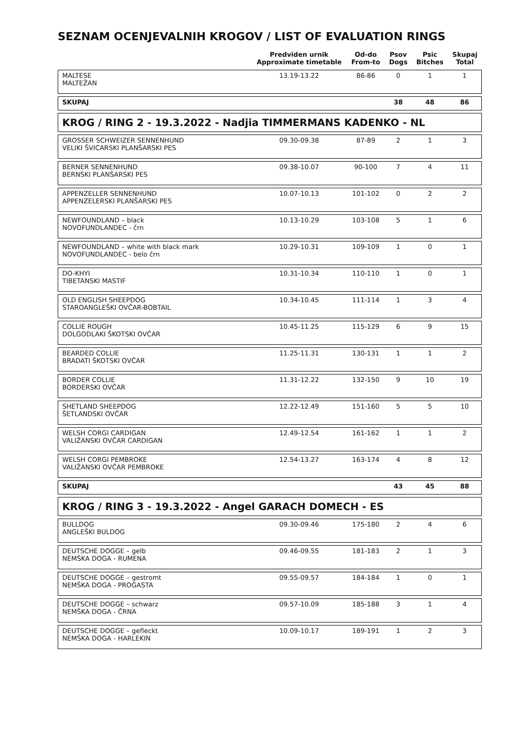SEZNAM OCENJEVALNIH KROGOV / LIST OF EVALUATION RINGS
| | Predviden urnik Approximate timetable | Od-do From-to | Psov Dogs | Psic Bitches | Skupaj Total |
| --- | --- | --- | --- | --- | --- |
| MALTESE MALTEŽAN | 13.19-13.22 | 86-86 | 0 | 1 | 1 |
| SKUPAJ | | | 38 | 48 | 86 |
| KROG / RING 2 - 19.3.2022 - Nadjia TIMMERMANS KADENKO - NL | | | | | |
| GROSSER SCHWEIZER SENNENHUND VELIKI ŠVICARSKI PLANŠARSKI PES | 09.30-09.38 | 87-89 | 2 | 1 | 3 |
| BERNER SENNENHUND BERNSKI PLANŠARSKI PES | 09.38-10.07 | 90-100 | 7 | 4 | 11 |
| APPENZELLER SENNENHUND APPENZELERSKI PLANŠARSKI PES | 10.07-10.13 | 101-102 | 0 | 2 | 2 |
| NEWFOUNDLAND – black NOVOFUNDLANDEC - črn | 10.13-10.29 | 103-108 | 5 | 1 | 6 |
| NEWFOUNDLAND – white with black mark NOVOFUNDLANDEC - belo črn | 10.29-10.31 | 109-109 | 1 | 0 | 1 |
| DO-KHYI TIBETANSKI MASTIF | 10.31-10.34 | 110-110 | 1 | 0 | 1 |
| OLD ENGLISH SHEEPDOG STAROANGLEŠKI OVČAR-BOBTAIL | 10.34-10.45 | 111-114 | 1 | 3 | 4 |
| COLLIE ROUGH DOLGODLAKI ŠKOTSKI OVČAR | 10.45-11.25 | 115-129 | 6 | 9 | 15 |
| BEARDED COLLIE BRADATI ŠKOTSKI OVČAR | 11.25-11.31 | 130-131 | 1 | 1 | 2 |
| BORDER COLLIE BORDERSKI OVČAR | 11.31-12.22 | 132-150 | 9 | 10 | 19 |
| SHETLAND SHEEPDOG ŠETLANDSKI OVČAR | 12.22-12.49 | 151-160 | 5 | 5 | 10 |
| WELSH CORGI CARDIGAN VALIŽANSKI OVČAR CARDIGAN | 12.49-12.54 | 161-162 | 1 | 1 | 2 |
| WELSH CORGI PEMBROKE VALIŽANSKI OVČAR PEMBROKE | 12.54-13.27 | 163-174 | 4 | 8 | 12 |
| SKUPAJ | | | 43 | 45 | 88 |
| KROG / RING 3 - 19.3.2022 - Angel GARACH DOMECH - ES | | | | | |
| BULLDOG ANGLEŠKI BULDOG | 09.30-09.46 | 175-180 | 2 | 4 | 6 |
| DEUTSCHE DOGGE – gelb NEMŠKA DOGA - RUMENA | 09.46-09.55 | 181-183 | 2 | 1 | 3 |
| DEUTSCHE DOGGE – gestromt NEMŠKA DOGA - PROGASTA | 09.55-09.57 | 184-184 | 1 | 0 | 1 |
| DEUTSCHE DOGGE – schwarz NEMŠKA DOGA - ČRNA | 09.57-10.09 | 185-188 | 3 | 1 | 4 |
| DEUTSCHE DOGGE – gefleckt NEMŠKA DOGA - HARLEKIN | 10.09-10.17 | 189-191 | 1 | 2 | 3 |